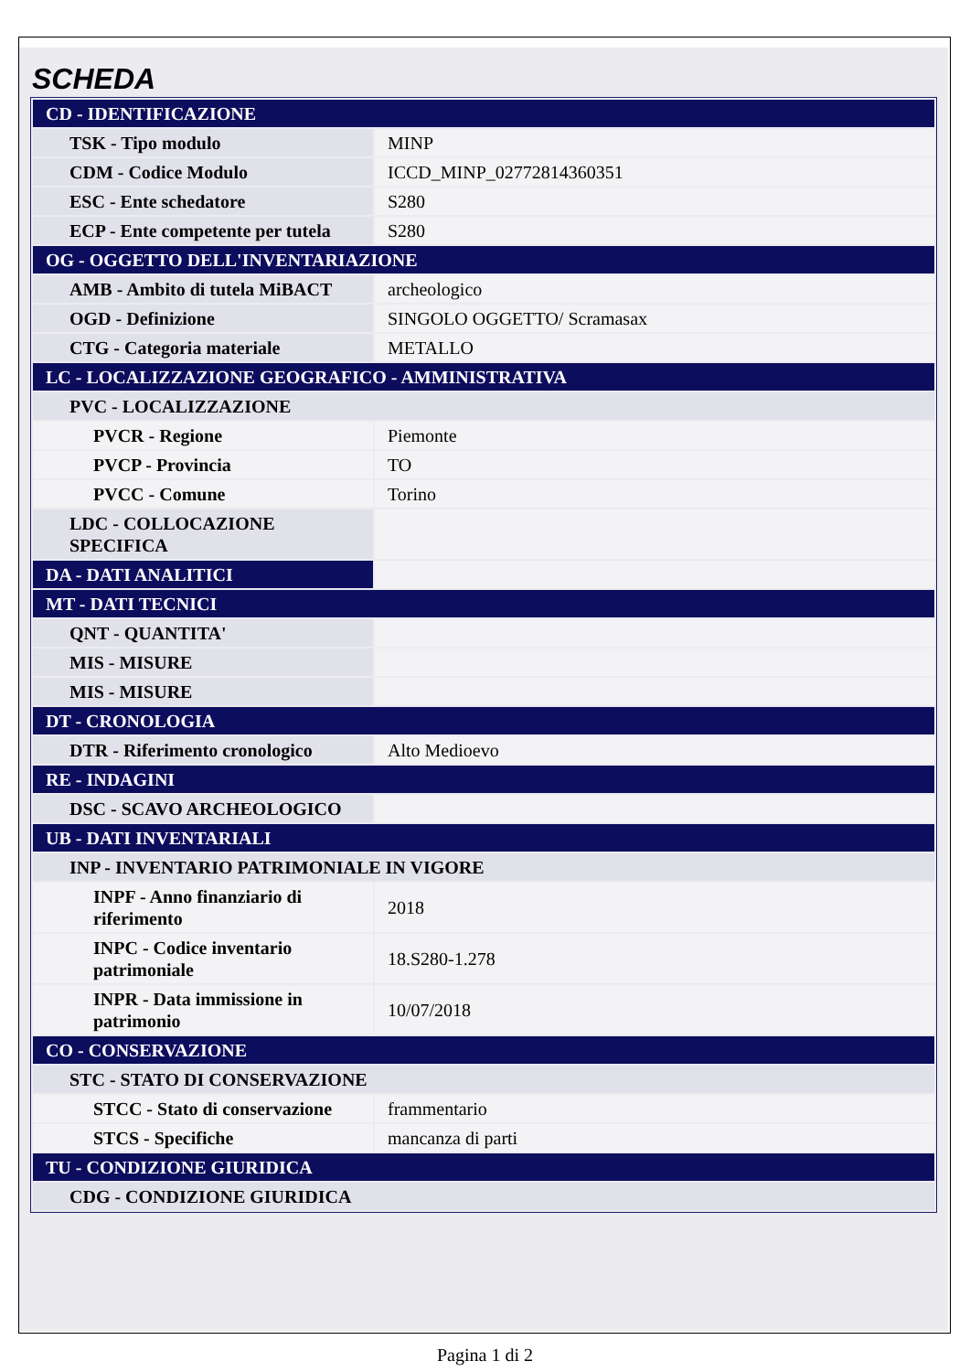SCHEDA
| CD - IDENTIFICAZIONE | |
| TSK - Tipo modulo | MINP |
| CDM - Codice Modulo | ICCD_MINP_02772814360351 |
| ESC - Ente schedatore | S280 |
| ECP - Ente competente per tutela | S280 |
| OG - OGGETTO DELL'INVENTARIAZIONE | |
| AMB - Ambito di tutela MiBACT | archeologico |
| OGD - Definizione | SINGOLO OGGETTO/ Scramasax |
| CTG - Categoria materiale | METALLO |
| LC - LOCALIZZAZIONE GEOGRAFICO - AMMINISTRATIVA | |
| PVC - LOCALIZZAZIONE | |
| PVCR - Regione | Piemonte |
| PVCP - Provincia | TO |
| PVCC - Comune | Torino |
| LDC - COLLOCAZIONE SPECIFICA | |
| DA - DATI ANALITICI | |
| MT - DATI TECNICI | |
| QNT - QUANTITA' | |
| MIS - MISURE | |
| MIS - MISURE | |
| DT - CRONOLOGIA | |
| DTR - Riferimento cronologico | Alto Medioevo |
| RE - INDAGINI | |
| DSC - SCAVO ARCHEOLOGICO | |
| UB - DATI INVENTARIALI | |
| INP - INVENTARIO PATRIMONIALE IN VIGORE | |
| INPF - Anno finanziario di riferimento | 2018 |
| INPC - Codice inventario patrimoniale | 18.S280-1.278 |
| INPR - Data immissione in patrimonio | 10/07/2018 |
| CO - CONSERVAZIONE | |
| STC - STATO DI CONSERVAZIONE | |
| STCC - Stato di conservazione | frammentario |
| STCS - Specifiche | mancanza di parti |
| TU - CONDIZIONE GIURIDICA | |
| CDG - CONDIZIONE GIURIDICA | |
Pagina 1 di 2